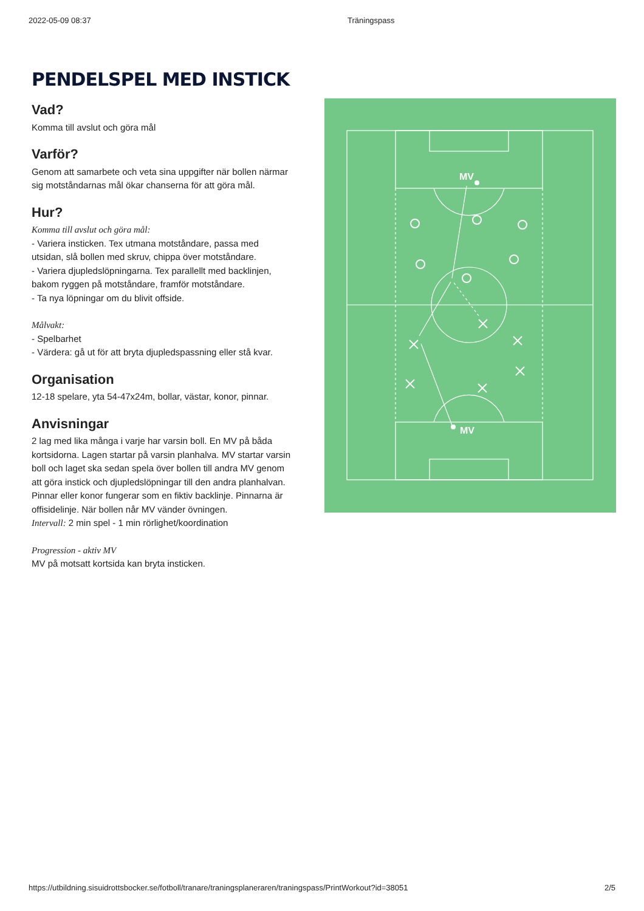2022-05-09 08:37 Träningspass
PENDELSPEL MED INSTICK
Vad?
Komma till avslut och göra mål
Varför?
Genom att samarbete och veta sina uppgifter när bollen närmar sig motståndarnas mål ökar chanserna för att göra mål.
Hur?
Komma till avslut och göra mål:
- Variera insticken. Tex utmana motståndare, passa med utsidan, slå bollen med skruv, chippa över motståndare.
- Variera djupledslöpningarna. Tex parallellt med backlinjen, bakom ryggen på motståndare, framför motståndare.
- Ta nya löpningar om du blivit offside.
Målvakt:
- Spelbarhet
- Värdera: gå ut för att bryta djupledspassning eller stå kvar.
Organisation
12-18 spelare, yta 54-47x24m, bollar, västar, konor, pinnar.
Anvisningar
2 lag med lika många i varje har varsin boll. En MV på båda kortsidorna. Lagen startar på varsin planhalva. MV startar varsin boll och laget ska sedan spela över bollen till andra MV genom att göra instick och djupledslöpningar till den andra planhalvan. Pinnar eller konor fungerar som en fiktiv backlinje. Pinnarna är offisidelinje. När bollen når MV vänder övningen.
Intervall: 2 min spel - 1 min rörlighet/koordination
Progression - aktiv MV
MV på motsatt kortsida kan bryta insticken.
MV
MV
https://utbildning.sisuidrottsbocker.se/fotboll/tranare/traningsplaneraren/traningspass/PrintWorkout?id=38051 2/5